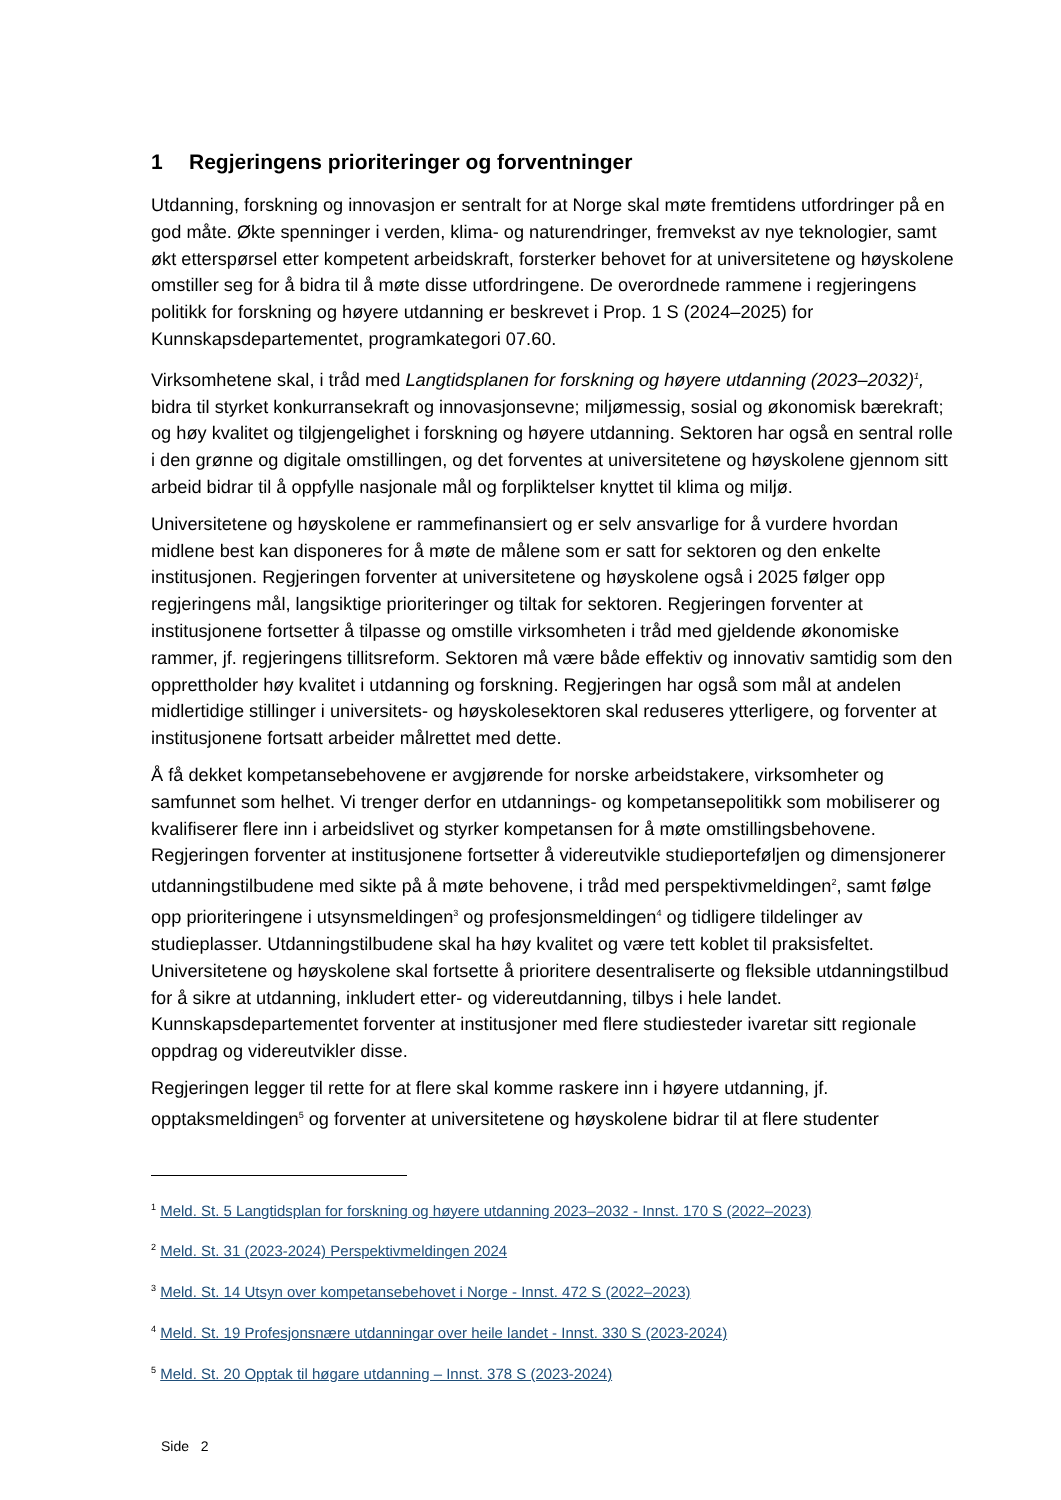1 Regjeringens prioriteringer og forventninger
Utdanning, forskning og innovasjon er sentralt for at Norge skal møte fremtidens utfordringer på en god måte. Økte spenninger i verden, klima- og naturendringer, fremvekst av nye teknologier, samt økt etterspørsel etter kompetent arbeidskraft, forsterker behovet for at universitetene og høyskolene omstiller seg for å bidra til å møte disse utfordringene. De overordnede rammene i regjeringens politikk for forskning og høyere utdanning er beskrevet i Prop. 1 S (2024–2025) for Kunnskapsdepartementet, programkategori 07.60.
Virksomhetene skal, i tråd med Langtidsplanen for forskning og høyere utdanning (2023–2032)<sup>1</sup>, bidra til styrket konkurransekraft og innovasjonsevne; miljømessig, sosial og økonomisk bærekraft; og høy kvalitet og tilgjengelighet i forskning og høyere utdanning. Sektoren har også en sentral rolle i den grønne og digitale omstillingen, og det forventes at universitetene og høyskolene gjennom sitt arbeid bidrar til å oppfylle nasjonale mål og forpliktelser knyttet til klima og miljø.
Universitetene og høyskolene er rammefinansiert og er selv ansvarlige for å vurdere hvordan midlene best kan disponeres for å møte de målene som er satt for sektoren og den enkelte institusjonen. Regjeringen forventer at universitetene og høyskolene også i 2025 følger opp regjeringens mål, langsiktige prioriteringer og tiltak for sektoren. Regjeringen forventer at institusjonene fortsetter å tilpasse og omstille virksomheten i tråd med gjeldende økonomiske rammer, jf. regjeringens tillitsreform. Sektoren må være både effektiv og innovativ samtidig som den opprettholder høy kvalitet i utdanning og forskning. Regjeringen har også som mål at andelen midlertidige stillinger i universitets- og høyskolesektoren skal reduseres ytterligere, og forventer at institusjonene fortsatt arbeider målrettet med dette.
Å få dekket kompetansebehovene er avgjørende for norske arbeidstakere, virksomheter og samfunnet som helhet. Vi trenger derfor en utdannings- og kompetansepolitikk som mobiliserer og kvalifiserer flere inn i arbeidslivet og styrker kompetansen for å møte omstillingsbehovene. Regjeringen forventer at institusjonene fortsetter å videreutvikle studieporteføljen og dimensjonerer utdanningstilbudene med sikte på å møte behovene, i tråd med perspektivmeldingen<sup>2</sup>, samt følge opp prioriteringene i utsynsmeldingen<sup>3</sup> og profesjonsmeldingen<sup>4</sup> og tidligere tildelinger av studieplasser. Utdanningstilbudene skal ha høy kvalitet og være tett koblet til praksisfeltet. Universitetene og høyskolene skal fortsette å prioritere desentraliserte og fleksible utdanningstilbud for å sikre at utdanning, inkludert etter- og videreutdanning, tilbys i hele landet. Kunnskapsdepartementet forventer at institusjoner med flere studiesteder ivaretar sitt regionale oppdrag og videreutvikler disse.
Regjeringen legger til rette for at flere skal komme raskere inn i høyere utdanning, jf. opptaksmeldingen<sup>5</sup> og forventer at universitetene og høyskolene bidrar til at flere studenter
<sup>1</sup> Meld. St. 5 Langtidsplan for forskning og høyere utdanning 2023–2032 - Innst. 170 S (2022–2023)
<sup>2</sup> Meld. St. 31 (2023-2024) Perspektivmeldingen 2024
<sup>3</sup> Meld. St. 14 Utsyn over kompetansebehovet i Norge - Innst. 472 S (2022–2023)
<sup>4</sup> Meld. St. 19 Profesjonsnære utdanningar over heile landet - Innst. 330 S (2023-2024)
<sup>5</sup> Meld. St. 20 Opptak til høgare utdanning – Innst. 378 S (2023-2024)
Side 2